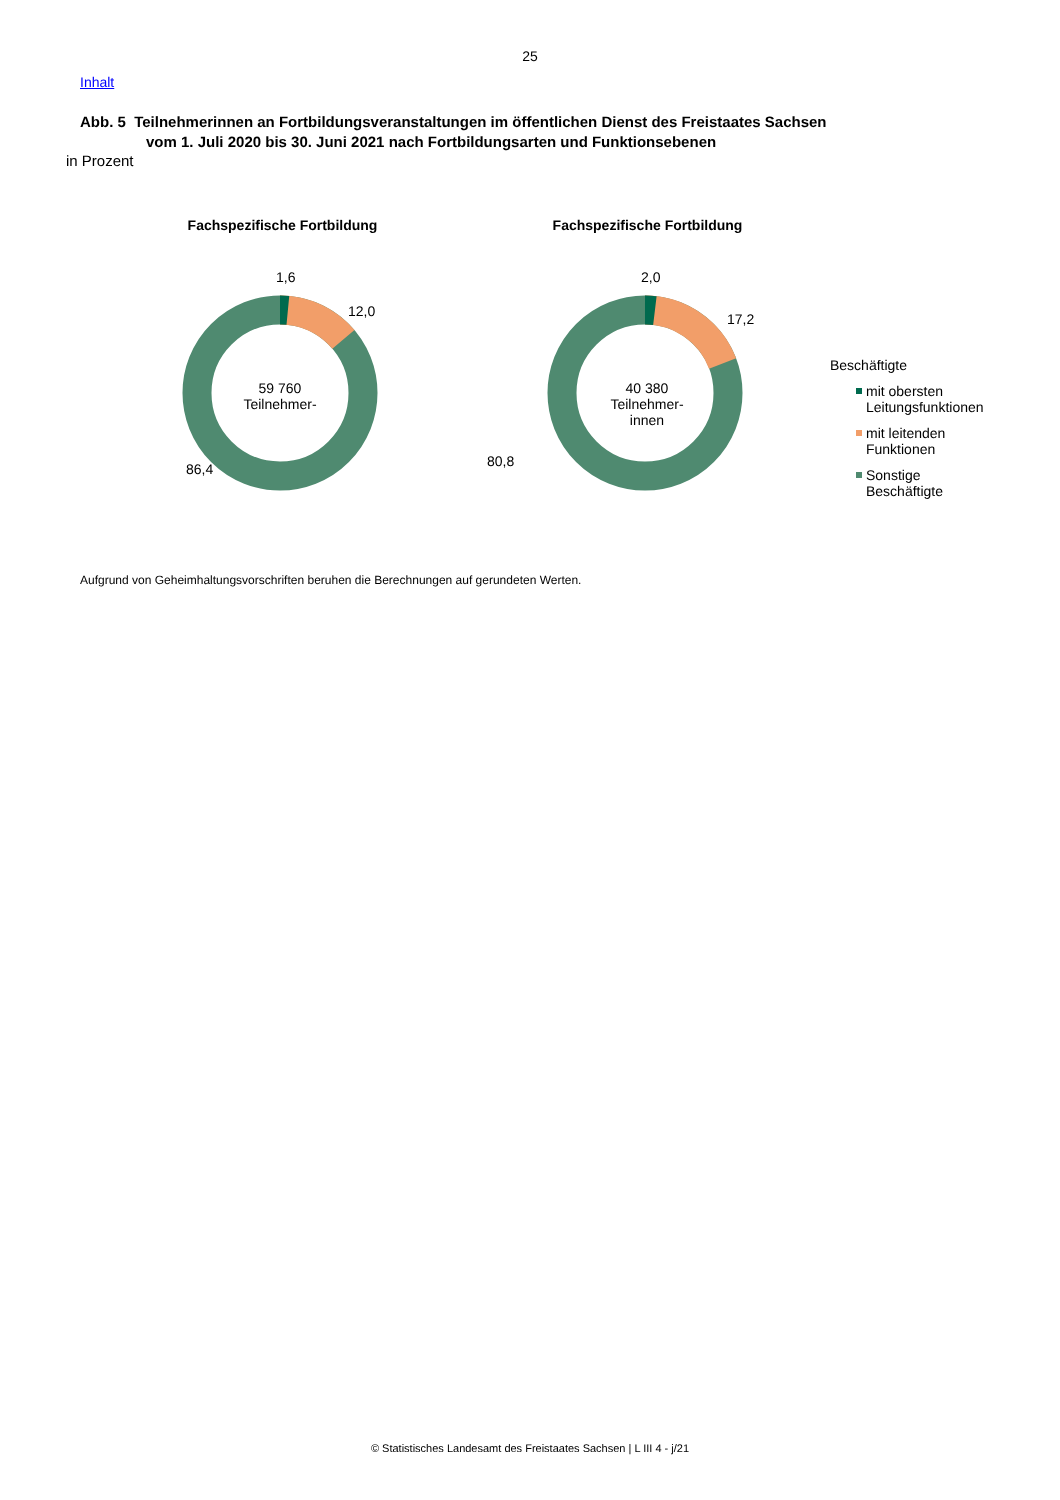25
Inhalt
Abb. 5 Teilnehmerinnen an Fortbildungsveranstaltungen im öffentlichen Dienst des Freistaates Sachsen
vom 1. Juli 2020 bis 30. Juni 2021 nach Fortbildungsarten und Funktionsebenen
in Prozent
Fachspezifische Fortbildung
1,6
12,0
59 760
Teilnehmer-
86,4
Fachspezifische Fortbildung
2,0
17,2
40 380
Teilnehmer-
innen
80,8
Beschäftigte
mit obersten
Leitungsfunktionen
mit leitenden
Funktionen
Sonstige
Beschäftigte
Aufgrund von Geheimhaltungsvorschriften beruhen die Berechnungen auf gerundeten Werten.
© Statistisches Landesamt des Freistaates Sachsen | L III 4 - j/21